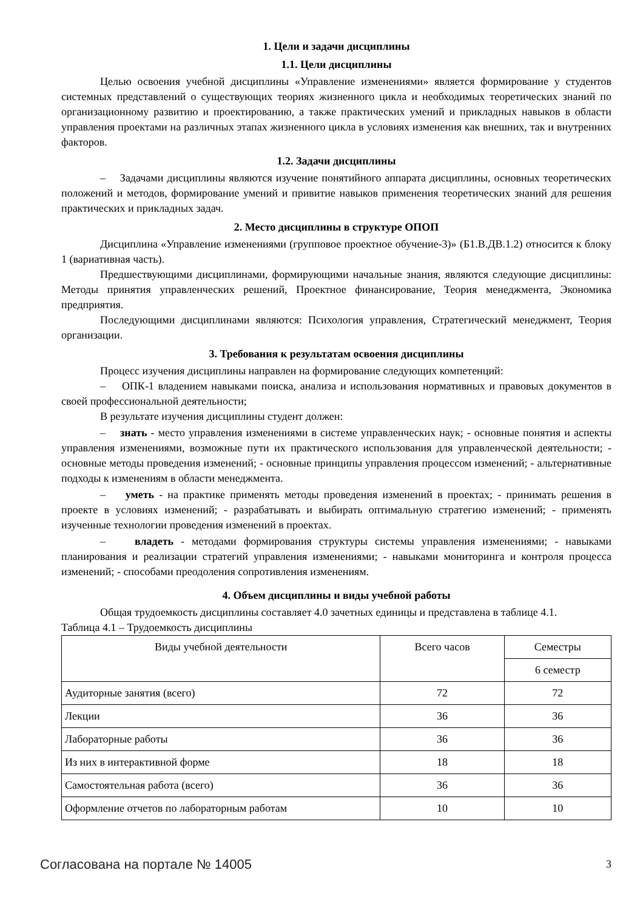1. Цели и задачи дисциплины
1.1. Цели дисциплины
Целью освоения учебной дисциплины «Управление изменениями» является формирование у студентов системных представлений о существующих теориях жизненного цикла и необходимых теоретических знаний по организационному развитию и проектированию, а также практических умений и прикладных навыков в области управления проектами на различных этапах жизненного цикла в условиях изменения как внешних, так и внутренних факторов.
1.2. Задачи дисциплины
– Задачами дисциплины являются изучение понятийного аппарата дисциплины, основных теоретических положений и методов, формирование умений и привитие навыков применения теоретических знаний для решения практических и прикладных задач.
2. Место дисциплины в структуре ОПОП
Дисциплина «Управление изменениями (групповое проектное обучение-3)» (Б1.В.ДВ.1.2) относится к блоку 1 (вариативная часть).
Предшествующими дисциплинами, формирующими начальные знания, являются следующие дисциплины: Методы принятия управленческих решений, Проектное финансирование, Теория менеджмента, Экономика предприятия.
Последующими дисциплинами являются: Психология управления, Стратегический менеджмент, Теория организации.
3. Требования к результатам освоения дисциплины
Процесс изучения дисциплины направлен на формирование следующих компетенций:
– ОПК-1 владением навыками поиска, анализа и использования нормативных и правовых документов в своей профессиональной деятельности;
В результате изучения дисциплины студент должен:
– знать - место управления изменениями в системе управленческих наук; - основные понятия и аспекты управления изменениями, возможные пути их практического использования для управленческой деятельности; - основные методы проведения изменений; - основные принципы управления процессом изменений; - альтернативные подходы к изменениям в области менеджмента.
– уметь - на практике применять методы проведения изменений в проектах; - принимать решения в проекте в условиях изменений; - разрабатывать и выбирать оптимальную стратегию изменений; - применять изученные технологии проведения изменений в проектах.
– владеть - методами формирования структуры системы управления изменениями; - навыками планирования и реализации стратегий управления изменениями; - навыками мониторинга и контроля процесса изменений; - способами преодоления сопротивления изменениям.
4. Объем дисциплины и виды учебной работы
Общая трудоемкость дисциплины составляет 4.0 зачетных единицы и представлена в таблице 4.1.
Таблица 4.1 – Трудоемкость дисциплины
| Виды учебной деятельности | Всего часов | Семестры |
| --- | --- | --- |
| | | 6 семестр |
| Аудиторные занятия (всего) | 72 | 72 |
| Лекции | 36 | 36 |
| Лабораторные работы | 36 | 36 |
| Из них в интерактивной форме | 18 | 18 |
| Самостоятельная работа (всего) | 36 | 36 |
| Оформление отчетов по лабораторным работам | 10 | 10 |
Согласована на портале № 14005 3